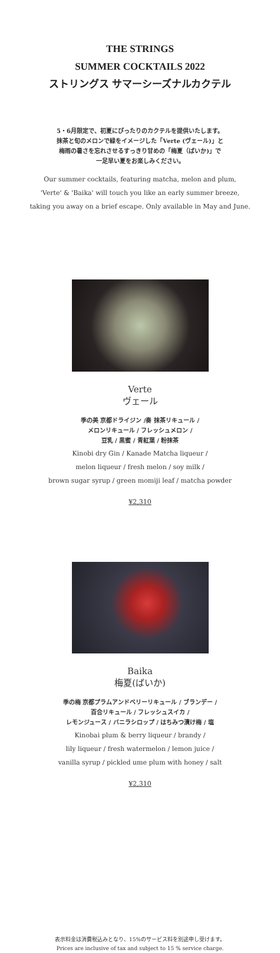THE STRINGS
SUMMER COCKTAILS 2022
ストリングス サマーシーズナルカクテル
5・6月限定で、初夏にぴったりのカクテルを提供いたします。
抹茶と旬のメロンで緑をイメージした「Verte (ヴェール)」と
梅雨の暑さを忘れさせるすっきり甘めの「梅夏（ばいか)」で
一足早い夏をお楽しみください。
Our summer cocktails, featuring matcha, melon and plum,
'Verte' & 'Baika' will touch you like an early summer breeze,
taking you away on a brief escape. Only available in May and June.
Verte
ヴェール
季の美 京都ドライジン /奏 抹茶リキュール /
メロンリキュール / フレッシュメロン /
豆乳 / 黒蜜 / 青紅葉 / 粉抹茶
Kinobi dry Gin / Kanade Matcha liqueur /
melon liqueur / fresh melon / soy milk /
brown sugar syrup / green momiji leaf / matcha powder
¥2,310
Baika
梅夏(ばいか)
季の梅 京都プラムアンドベリーリキュール / ブランデー /
百合リキュール / フレッシュスイカ /
レモンジュース / バニラシロップ / はちみつ漬け梅 / 塩
Kinobai plum & berry liqueur / brandy /
lily liqueur / fresh watermelon / lemon juice /
vanilla syrup / pickled ume plum with honey / salt
¥2,310
表示料金は消費税込みとなり、15%のサービス料を別途申し受けます。
Prices are inclusive of tax and subject to 15 % service charge.